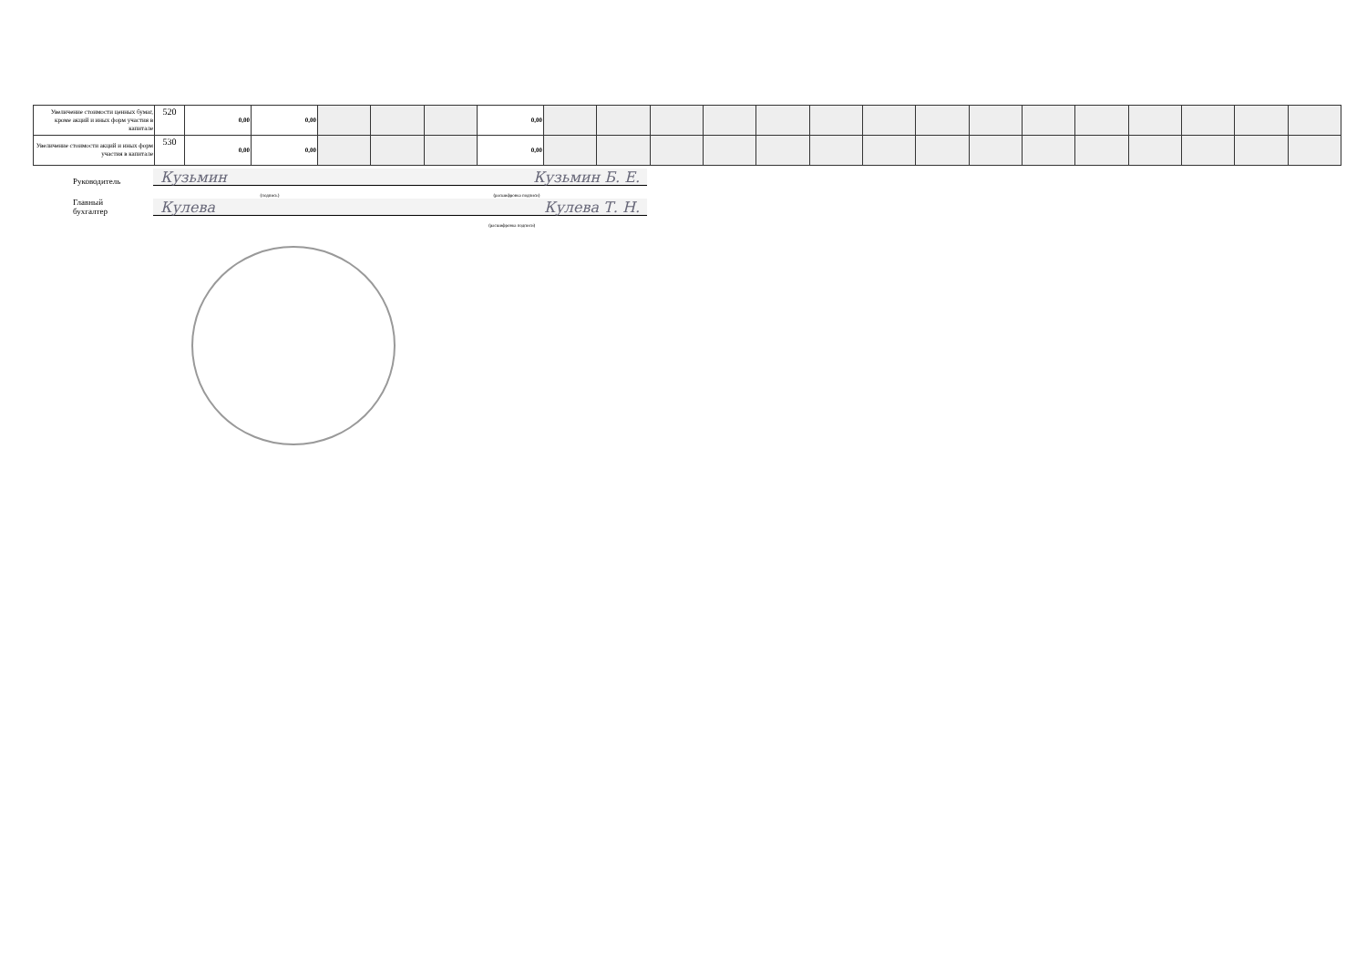| Увеличение стоимости ценных бумаг, кроме акций и иных форм участия в капитале | 520 | 0,00 | 0,00 | | | | 0,00 | | | | | | | | | | | | | | | |
| Увеличение стоимости акций и иных форм участия в капитале | 530 | 0,00 | 0,00 | | | | 0,00 | | | | | | | | | | | | | | | |
Руководитель Кузьмин Кузьмин Б. Е.
(подпись) (расшифровка подписи)
Главный
бухгалтер Кулева Кулева Т. Н.
(расшифровка подписи)